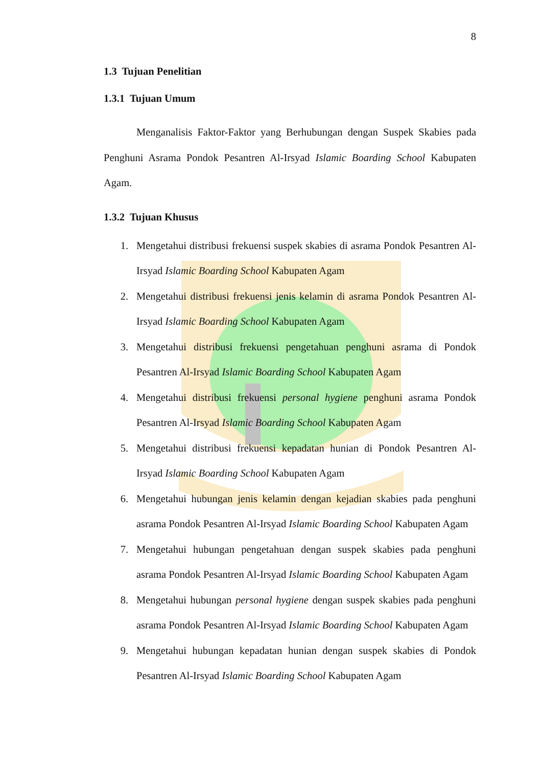8
1.3 Tujuan Penelitian
1.3.1 Tujuan Umum
Menganalisis Faktor-Faktor yang Berhubungan dengan Suspek Skabies pada Penghuni Asrama Pondok Pesantren Al-Irsyad Islamic Boarding School Kabupaten Agam.
1.3.2 Tujuan Khusus
1. Mengetahui distribusi frekuensi suspek skabies di asrama Pondok Pesantren Al-Irsyad Islamic Boarding School Kabupaten Agam
2. Mengetahui distribusi frekuensi jenis kelamin di asrama Pondok Pesantren Al-Irsyad Islamic Boarding School Kabupaten Agam
3. Mengetahui distribusi frekuensi pengetahuan penghuni asrama di Pondok Pesantren Al-Irsyad Islamic Boarding School Kabupaten Agam
4. Mengetahui distribusi frekuensi personal hygiene penghuni asrama Pondok Pesantren Al-Irsyad Islamic Boarding School Kabupaten Agam
5. Mengetahui distribusi frekuensi kepadatan hunian di Pondok Pesantren Al-Irsyad Islamic Boarding School Kabupaten Agam
6. Mengetahui hubungan jenis kelamin dengan kejadian skabies pada penghuni asrama Pondok Pesantren Al-Irsyad Islamic Boarding School Kabupaten Agam
7. Mengetahui hubungan pengetahuan dengan suspek skabies pada penghuni asrama Pondok Pesantren Al-Irsyad Islamic Boarding School Kabupaten Agam
8. Mengetahui hubungan personal hygiene dengan suspek skabies pada penghuni asrama Pondok Pesantren Al-Irsyad Islamic Boarding School Kabupaten Agam
9. Mengetahui hubungan kepadatan hunian dengan suspek skabies di Pondok Pesantren Al-Irsyad Islamic Boarding School Kabupaten Agam